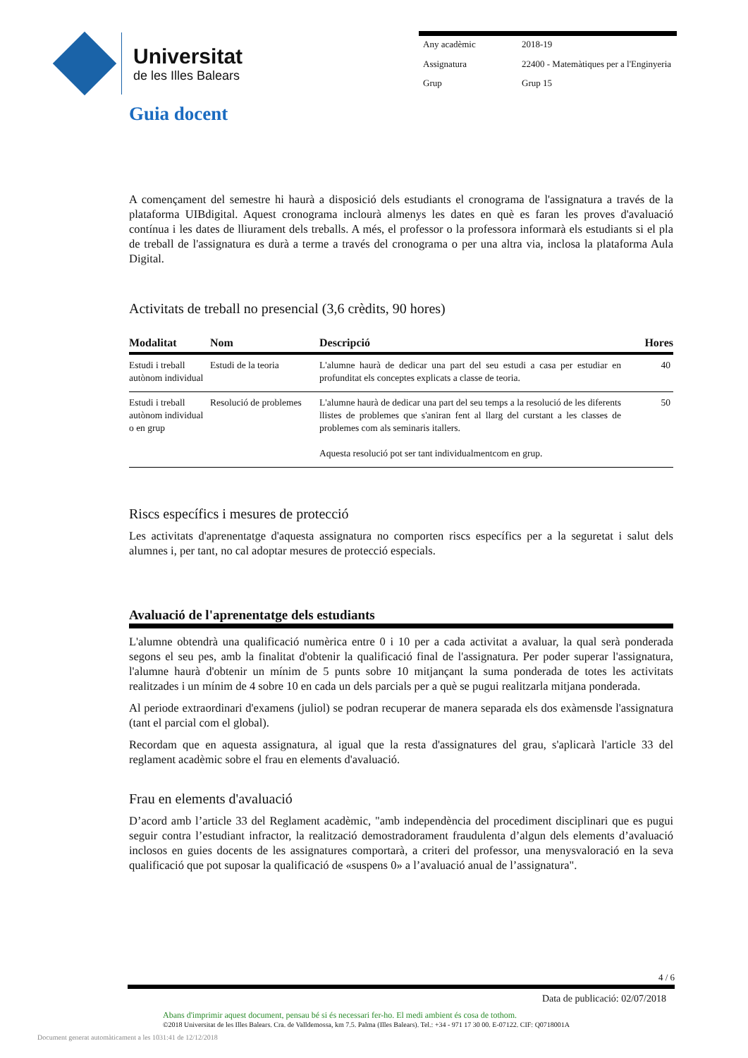Universitat
de les Illes Balears
| Any acadèmic | 2018-19 |
| Assignatura | 22400 - Matemàtiques per a l'Enginyeria |
| Grup | Grup 15 |
Guia docent
A començament del semestre hi haurà a disposició dels estudiants el cronograma de l'assignatura a través de la plataforma UIBdigital. Aquest cronograma inclourà almenys les dates en què es faran les proves d'avaluació contínua i les dates de lliurament dels treballs. A més, el professor o la professora informarà els estudiants si el pla de treball de l'assignatura es durà a terme a través del cronograma o per una altra via, inclosa la plataforma Aula Digital.
Activitats de treball no presencial (3,6 crèdits, 90 hores)
| Modalitat | Nom | Descripció | Hores |
| --- | --- | --- | --- |
| Estudi i treball autònom individual | Estudi de la teoria | L'alumne haurà de dedicar una part del seu estudi a casa per estudiar en profunditat els conceptes explicats a classe de teoria. | 40 |
| Estudi i treball autònom individual o en grup | Resolució de problemes | L'alumne haurà de dedicar una part del seu temps a la resolució de les diferents llistes de problemes que s'aniran fent al llarg del curstant a les classes de problemes com als seminaris itallers. Aquesta resolució pot ser tant individualmentcom en grup. | 50 |
Riscs específics i mesures de protecció
Les activitats d'aprenentatge d'aquesta assignatura no comporten riscs específics per a la seguretat i salut dels alumnes i, per tant, no cal adoptar mesures de protecció especials.
Avaluació de l'aprenentatge dels estudiants
L'alumne obtendrà una qualificació numèrica entre 0 i 10 per a cada activitat a avaluar, la qual serà ponderada segons el seu pes, amb la finalitat d'obtenir la qualificació final de l'assignatura. Per poder superar l'assignatura, l'alumne haurà d'obtenir un mínim de 5 punts sobre 10 mitjançant la suma ponderada de totes les activitats realitzades i un mínim de 4 sobre 10 en cada un dels parcials per a què se pugui realitzarla mitjana ponderada.
Al periode extraordinari d'examens (juliol) se podran recuperar de manera separada els dos exàmensde l'assignatura (tant el parcial com el global).
Recordam que en aquesta assignatura, al igual que la resta d'assignatures del grau, s'aplicarà l'article 33 del reglament acadèmic sobre el frau en elements d'avaluació.
Frau en elements d'avaluació
D’acord amb l’article 33 del Reglament acadèmic, "amb independència del procediment disciplinari que es pugui seguir contra l’estudiant infractor, la realització demostradorament fraudulenta d’algun dels elements d’avaluació inclosos en guies docents de les assignatures comportarà, a criteri del professor, una menysvaloració en la seva qualificació que pot suposar la qualificació de «suspens 0» a l’avaluació anual de l’assignatura".
4 / 6
Data de publicació: 02/07/2018
Abans d'imprimir aquest document, pensau bé si és necessari fer-ho. El medi ambient és cosa de tothom.
©2018 Universitat de les Illes Balears. Cra. de Valldemossa, km 7.5. Palma (Illes Balears). Tel.: +34 - 971 17 30 00. E-07122. CIF: Q0718001A
Document generat automàticament a les 1031:41 de 12/12/2018